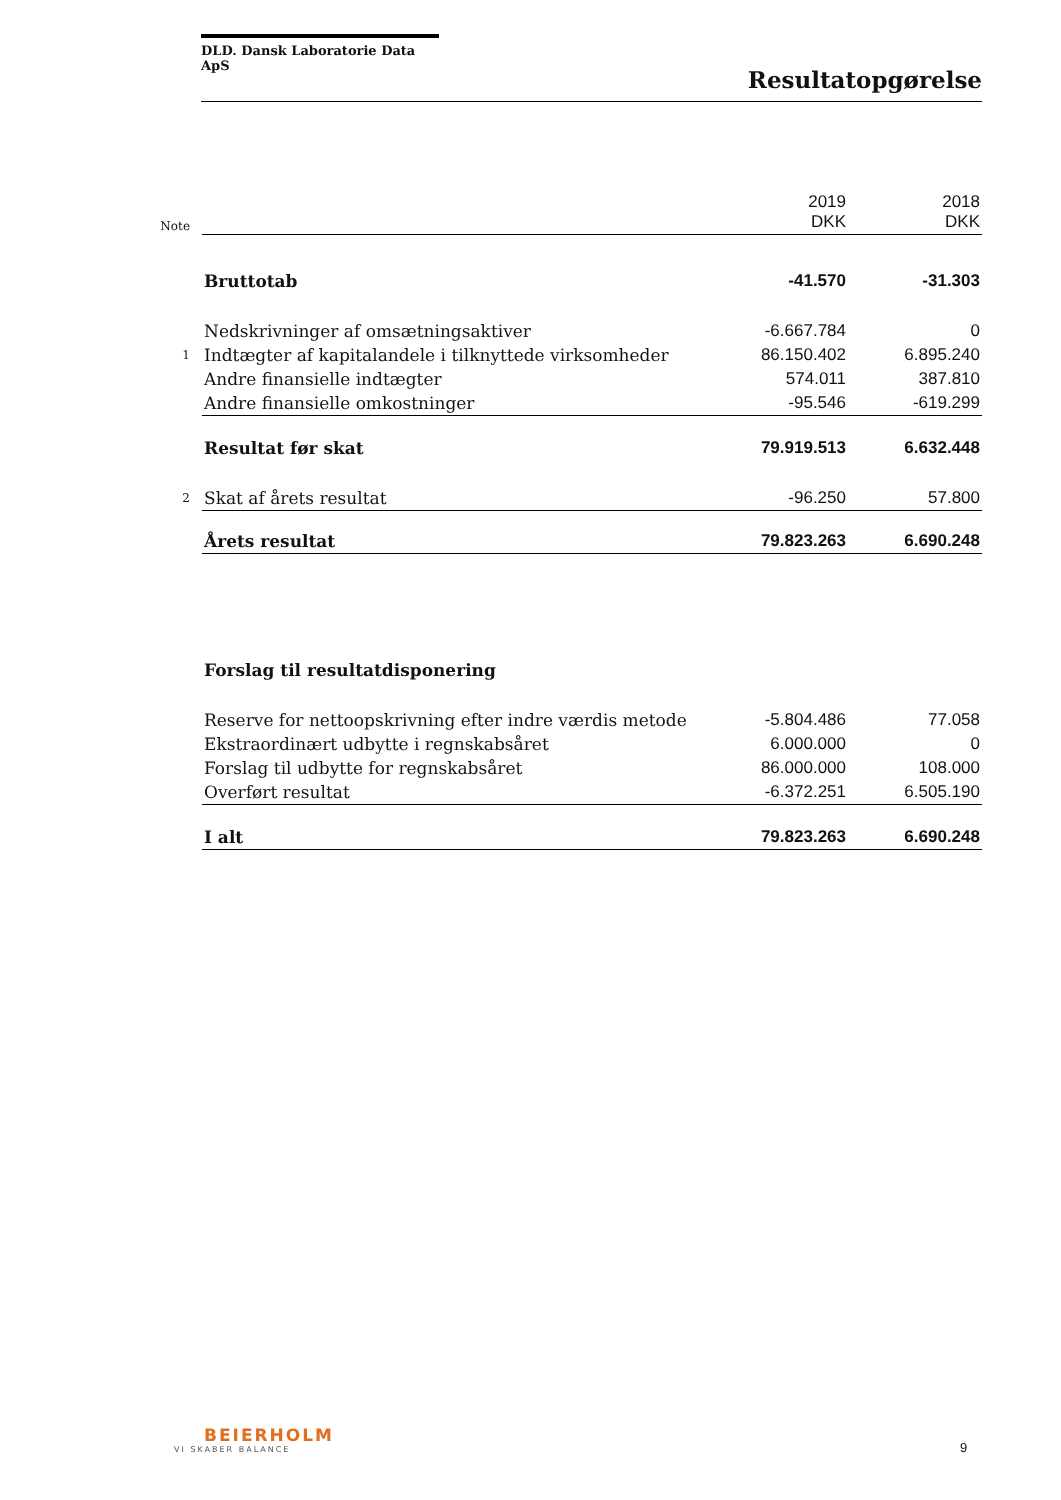DLD. Dansk Laboratorie Data ApS
Resultatopgørelse
| Note | | 2019 DKK | 2018 DKK |
| --- | --- | --- | --- |
| | Bruttotab | -41.570 | -31.303 |
| | Nedskrivninger af omsætningsaktiver | -6.667.784 | 0 |
| 1 | Indtægter af kapitalandele i tilknyttede virksomheder | 86.150.402 | 6.895.240 |
| | Andre finansielle indtægter | 574.011 | 387.810 |
| | Andre finansielle omkostninger | -95.546 | -619.299 |
| | Resultat før skat | 79.919.513 | 6.632.448 |
| 2 | Skat af årets resultat | -96.250 | 57.800 |
| | Årets resultat | 79.823.263 | 6.690.248 |
| | Forslag til resultatdisponering | | |
| | Reserve for nettoopskrivning efter indre værdis metode | -5.804.486 | 77.058 |
| | Ekstraordinært udbytte i regnskabsåret | 6.000.000 | 0 |
| | Forslag til udbytte for regnskabsåret | 86.000.000 | 108.000 |
| | Overført resultat | -6.372.251 | 6.505.190 |
| | I alt | 79.823.263 | 6.690.248 |
BEIERHOLM
VI SKABER BALANCE
9